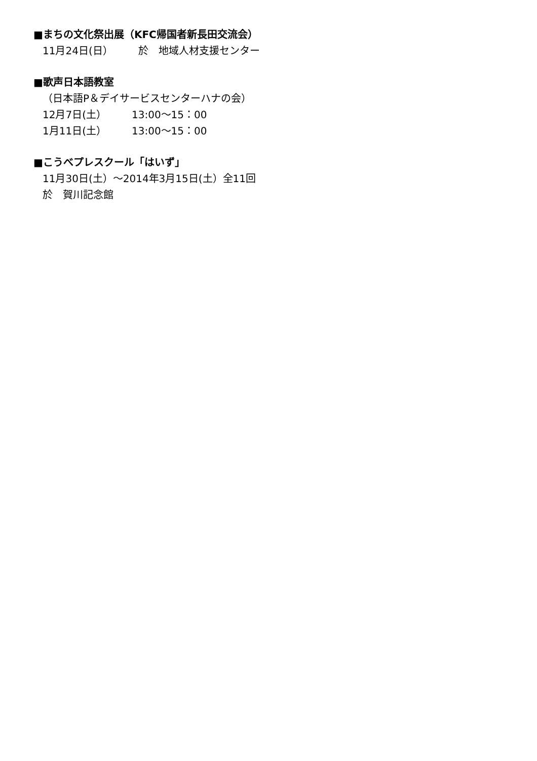■まちの文化祭出展（KFC帰国者新長田交流会）
11月24日(日） 於　地域人材支援センター
■歌声日本語教室
（日本語P＆デイサービスセンターハナの会）
12月7日(土） 13:00～15：00
1月11日(土） 13:00～15：00
■こうべプレスクール「はいず」
11月30日(土）～2014年3月15日(土）全11回
於　賀川記念館